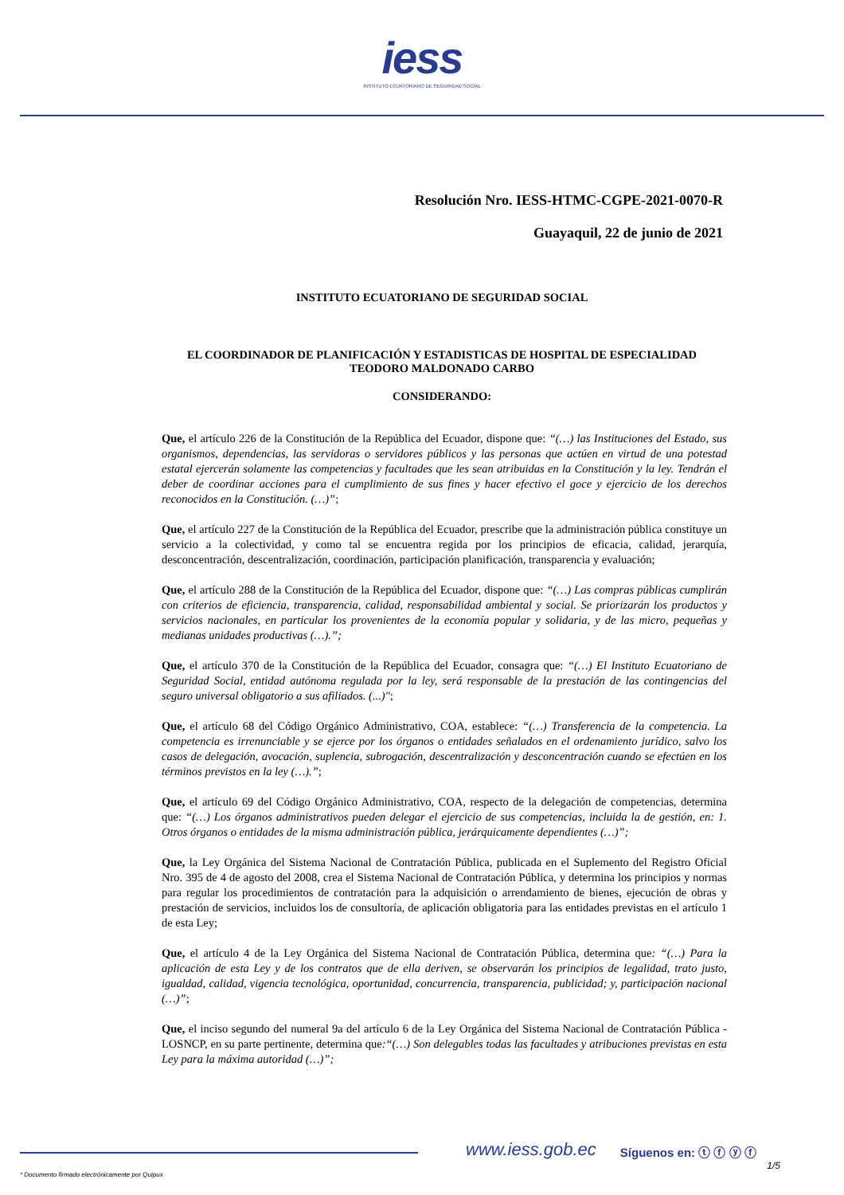iess
INSTITUTO ECUATORIANO DE SEGURIDAD SOCIAL
Resolución Nro. IESS-HTMC-CGPE-2021-0070-R
Guayaquil, 22 de junio de 2021
INSTITUTO ECUATORIANO DE SEGURIDAD SOCIAL
EL COORDINADOR DE PLANIFICACIÓN Y ESTADISTICAS DE HOSPITAL DE ESPECIALIDAD TEODORO MALDONADO CARBO
CONSIDERANDO:
Que, el artículo 226 de la Constitución de la República del Ecuador, dispone que: “(…) las Instituciones del Estado, sus organismos, dependencias, las servidoras o servidores públicos y las personas que actúen en virtud de una potestad estatal ejercerán solamente las competencias y facultades que les sean atribuidas en la Constitución y la ley. Tendrán el deber de coordinar acciones para el cumplimiento de sus fines y hacer efectivo el goce y ejercicio de los derechos reconocidos en la Constitución. (…)”;
Que, el artículo 227 de la Constitución de la República del Ecuador, prescribe que la administración pública constituye un servicio a la colectividad, y como tal se encuentra regida por los principios de eficacia, calidad, jerarquía, desconcentración, descentralización, coordinación, participación planificación, transparencia y evaluación;
Que, el artículo 288 de la Constitución de la República del Ecuador, dispone que: “(…) Las compras públicas cumplirán con criterios de eficiencia, transparencia, calidad, responsabilidad ambiental y social. Se priorizarán los productos y servicios nacionales, en particular los provenientes de la economía popular y solidaria, y de las micro, pequeñas y medianas unidades productivas (…).”;
Que, el artículo 370 de la Constitución de la República del Ecuador, consagra que: “(…) El Instituto Ecuatoriano de Seguridad Social, entidad autónoma regulada por la ley, será responsable de la prestación de las contingencias del seguro universal obligatorio a sus afiliados. (...)";
Que, el artículo 68 del Código Orgánico Administrativo, COA, establece: “(…) Transferencia de la competencia. La competencia es irrenunciable y se ejerce por los órganos o entidades señalados en el ordenamiento jurídico, salvo los casos de delegación, avocación, suplencia, subrogación, descentralización y desconcentración cuando se efectúen en los términos previstos en la ley (…).”;
Que, el artículo 69 del Código Orgánico Administrativo, COA, respecto de la delegación de competencias, determina que: “(…) Los órganos administrativos pueden delegar el ejercicio de sus competencias, incluida la de gestión, en: 1. Otros órganos o entidades de la misma administración pública, jerárquicamente dependientes (…)”;
Que, la Ley Orgánica del Sistema Nacional de Contratación Pública, publicada en el Suplemento del Registro Oficial Nro. 395 de 4 de agosto del 2008, crea el Sistema Nacional de Contratación Pública, y determina los principios y normas para regular los procedimientos de contratación para la adquisición o arrendamiento de bienes, ejecución de obras y prestación de servicios, incluidos los de consultoría, de aplicación obligatoria para las entidades previstas en el artículo 1 de esta Ley;
Que, el artículo 4 de la Ley Orgánica del Sistema Nacional de Contratación Pública, determina que: “(…) Para la aplicación de esta Ley y de los contratos que de ella deriven, se observarán los principios de legalidad, trato justo, igualdad, calidad, vigencia tecnológica, oportunidad, concurrencia, transparencia, publicidad; y, participación nacional (…)”;
Que, el inciso segundo del numeral 9a del artículo 6 de la Ley Orgánica del Sistema Nacional de Contratación Pública -LOSNCP, en su parte pertinente, determina que:“(…) Son delegables todas las facultades y atribuciones previstas en esta Ley para la máxima autoridad (…)”;
www.iess.gob.ec
Síguenos en: ⓣ ⓕ ⓨ ⓕ
1/5
* Documento firmado electrónicamente por Quipux